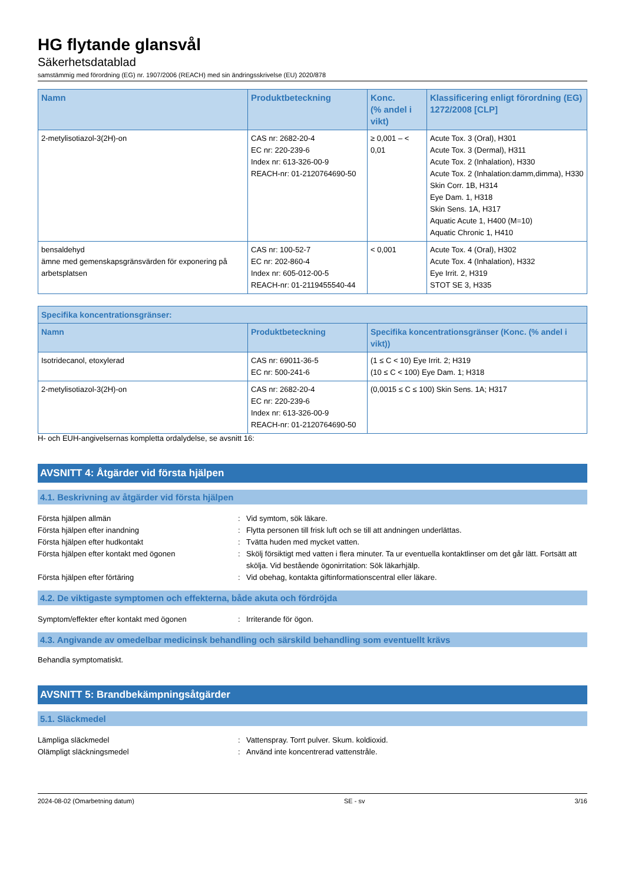HG flytande glansvål
Säkerhetsdatablad
samstämmig med förordning (EG) nr. 1907/2006 (REACH) med sin ändringsskrivelse (EU) 2020/878
| Namn | Produktbeteckning | Konc. (% andel i vikt) | Klassificering enligt förordning (EG) 1272/2008 [CLP] |
| --- | --- | --- | --- |
| 2-metylisotiazol-3(2H)-on | CAS nr: 2682-20-4 EC nr: 220-239-6 Index nr: 613-326-00-9 REACH-nr: 01-2120764690-50 | ≥ 0,001 – < 0,01 | Acute Tox. 3 (Oral), H301 Acute Tox. 3 (Dermal), H311 Acute Tox. 2 (Inhalation), H330 Acute Tox. 2 (Inhalation:damm,dimma), H330 Skin Corr. 1B, H314 Eye Dam. 1, H318 Skin Sens. 1A, H317 Aquatic Acute 1, H400 (M=10) Aquatic Chronic 1, H410 |
| bensaldehyd ämne med gemenskapsgränsvärden för exponering på arbetsplatsen | CAS nr: 100-52-7 EC nr: 202-860-4 Index nr: 605-012-00-5 REACH-nr: 01-2119455540-44 | < 0,001 | Acute Tox. 4 (Oral), H302 Acute Tox. 4 (Inhalation), H332 Eye Irrit. 2, H319 STOT SE 3, H335 |
| Specifika koncentrationsgränser: | | |
| --- | --- | --- |
| Namn | Produktbeteckning | Specifika koncentrationsgränser (Konc. (% andel i vikt)) |
| Isotridecanol, etoxylerad | CAS nr: 69011-36-5 EC nr: 500-241-6 | (1 ≤ C < 10) Eye Irrit. 2; H319 (10 ≤ C < 100) Eye Dam. 1; H318 |
| 2-metylisotiazol-3(2H)-on | CAS nr: 2682-20-4 EC nr: 220-239-6 Index nr: 613-326-00-9 REACH-nr: 01-2120764690-50 | (0,0015 ≤ C ≤ 100) Skin Sens. 1A; H317 |
H- och EUH-angivelsernas kompletta ordalydelse, se avsnitt 16:
AVSNITT 4: Åtgärder vid första hjälpen
4.1. Beskrivning av åtgärder vid första hjälpen
Första hjälpen allmän : Vid symtom, sök läkare.
Första hjälpen efter inandning : Flytta personen till frisk luft och se till att andningen underlättas.
Första hjälpen efter hudkontakt : Tvätta huden med mycket vatten.
Första hjälpen efter kontakt med ögonen : Skölj försiktigt med vatten i flera minuter. Ta ur eventuella kontaktlinser om det går lätt. Fortsätt att skölja. Vid bestående ögonirritation: Sök läkarhjälp.
Första hjälpen efter förtäring : Vid obehag, kontakta giftinformationscentral eller läkare.
4.2. De viktigaste symptomen och effekterna, både akuta och fördröjda
Symptom/effekter efter kontakt med ögonen : Irriterande för ögon.
4.3. Angivande av omedelbar medicinsk behandling och särskild behandling som eventuellt krävs
Behandla symptomatiskt.
AVSNITT 5: Brandbekämpningsåtgärder
5.1. Släckmedel
Lämpliga släckmedel : Vattenspray. Torrt pulver. Skum. koldioxid.
Olämpligt släckningsmedel : Använd inte koncentrerad vattenstråle.
2024-08-02 (Omarbetning datum) SE - sv 3/16